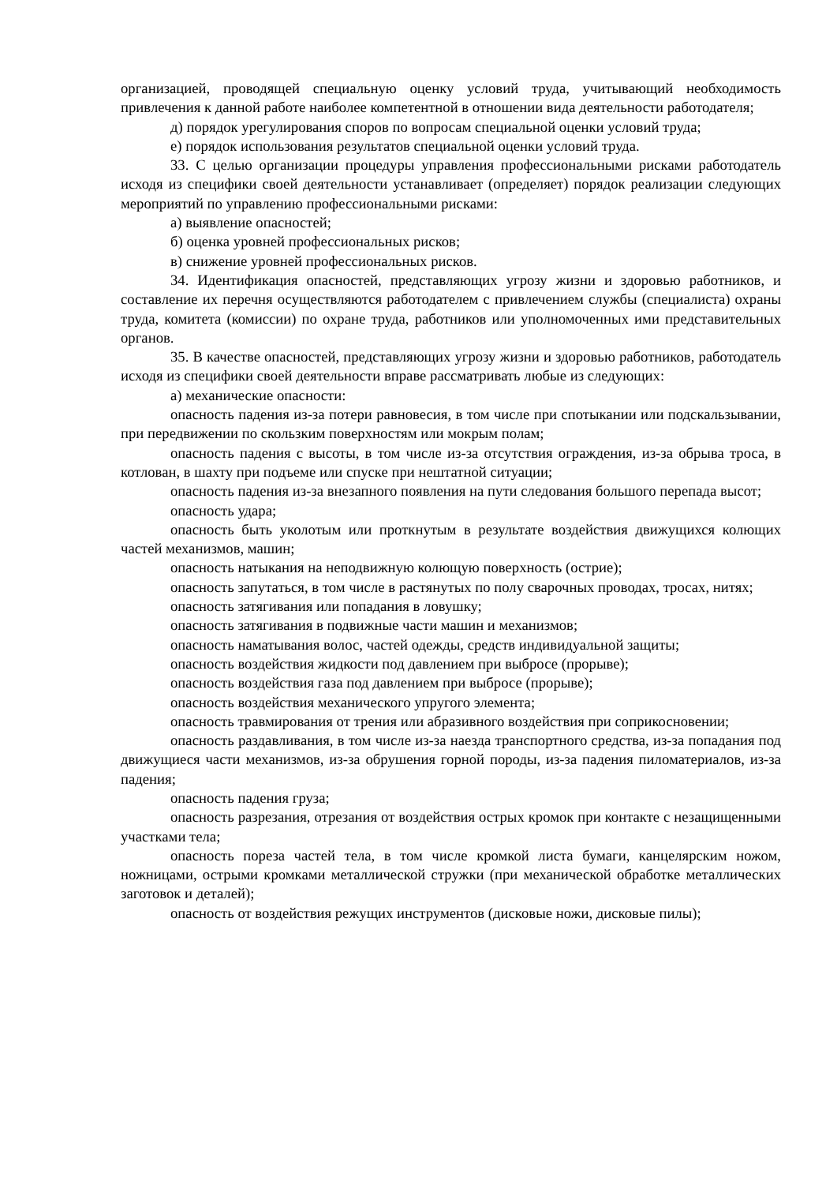организацией, проводящей специальную оценку условий труда, учитывающий необходимость привлечения к данной работе наиболее компетентной в отношении вида деятельности работодателя;
д) порядок урегулирования споров по вопросам специальной оценки условий труда;
е) порядок использования результатов специальной оценки условий труда.
33. С целью организации процедуры управления профессиональными рисками работодатель исходя из специфики своей деятельности устанавливает (определяет) порядок реализации следующих мероприятий по управлению профессиональными рисками:
а) выявление опасностей;
б) оценка уровней профессиональных рисков;
в) снижение уровней профессиональных рисков.
34. Идентификация опасностей, представляющих угрозу жизни и здоровью работников, и составление их перечня осуществляются работодателем с привлечением службы (специалиста) охраны труда, комитета (комиссии) по охране труда, работников или уполномоченных ими представительных органов.
35. В качестве опасностей, представляющих угрозу жизни и здоровью работников, работодатель исходя из специфики своей деятельности вправе рассматривать любые из следующих:
а) механические опасности:
опасность падения из-за потери равновесия, в том числе при спотыкании или подскальзывании, при передвижении по скользким поверхностям или мокрым полам;
опасность падения с высоты, в том числе из-за отсутствия ограждения, из-за обрыва троса, в котлован, в шахту при подъеме или спуске при нештатной ситуации;
опасность падения из-за внезапного появления на пути следования большого перепада высот;
опасность удара;
опасность быть уколотым или проткнутым в результате воздействия движущихся колющих частей механизмов, машин;
опасность натыкания на неподвижную колющую поверхность (острие);
опасность запутаться, в том числе в растянутых по полу сварочных проводах, тросах, нитях;
опасность затягивания или попадания в ловушку;
опасность затягивания в подвижные части машин и механизмов;
опасность наматывания волос, частей одежды, средств индивидуальной защиты;
опасность воздействия жидкости под давлением при выбросе (прорыве);
опасность воздействия газа под давлением при выбросе (прорыве);
опасность воздействия механического упругого элемента;
опасность травмирования от трения или абразивного воздействия при соприкосновении;
опасность раздавливания, в том числе из-за наезда транспортного средства, из-за попадания под движущиеся части механизмов, из-за обрушения горной породы, из-за падения пиломатериалов, из-за падения;
опасность падения груза;
опасность разрезания, отрезания от воздействия острых кромок при контакте с незащищенными участками тела;
опасность пореза частей тела, в том числе кромкой листа бумаги, канцелярским ножом, ножницами, острыми кромками металлической стружки (при механической обработке металлических заготовок и деталей);
опасность от воздействия режущих инструментов (дисковые ножи, дисковые пилы);